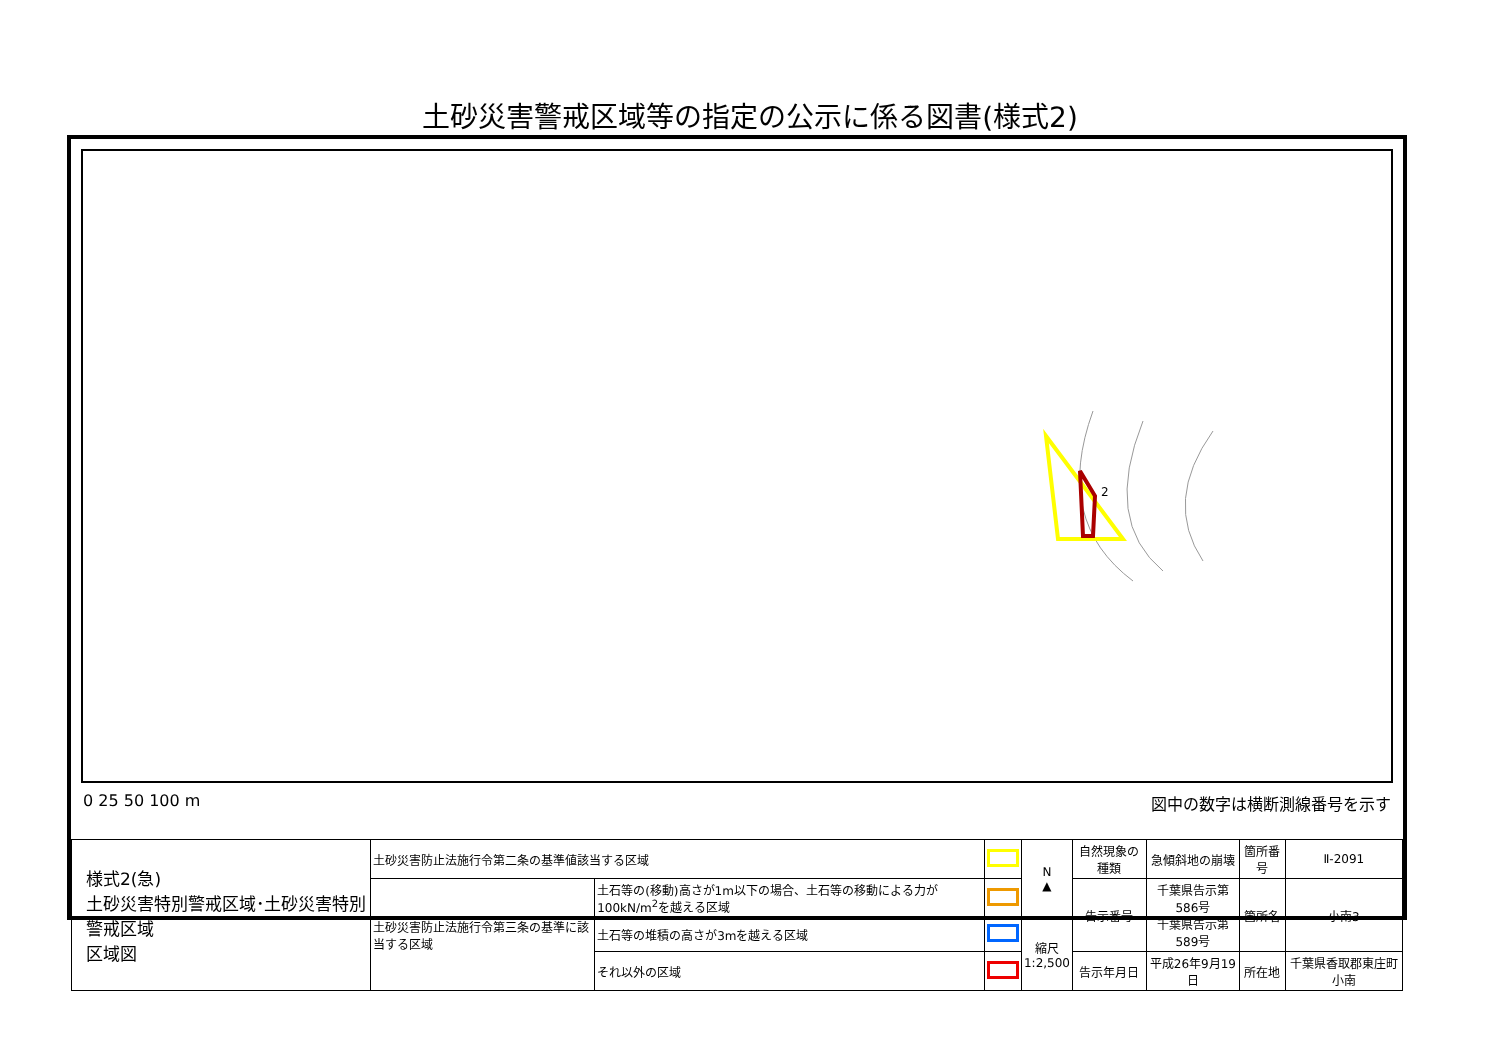土砂災害警戒区域等の指定の公示に係る図書(様式2)
2
0 25 50 100 m 図中の数字は横断測線番号を示す
| 様式2(急) 土砂災害特別警戒区域･土砂災害特別警戒区域 区域図 | 土砂災害防止法施行令第二条の基準値該当する区域 | | | N ▲ | 自然現象の種類 | 急傾斜地の崩壊 | 箇所番号 | Ⅱ-2091 |
| | 土砂災害防止法施行令第三条の基準に該当する区域 | 土石等の(移動)高さが1m以下の場合、土石等の移動による力が100kN/m<sup>2</sup>を越える区域 | | | 告示番号 | 千葉県告示第586号 千葉県告示第589号 | 箇所名 | 小南3 |
| | | 土石等の堆積の高さが3mを越える区域 | | 縮尺 1:2,500 | | | | |
| | | それ以外の区域 | | | 告示年月日 | 平成26年9月19日 | 所在地 | 千葉県香取郡東庄町小南 |